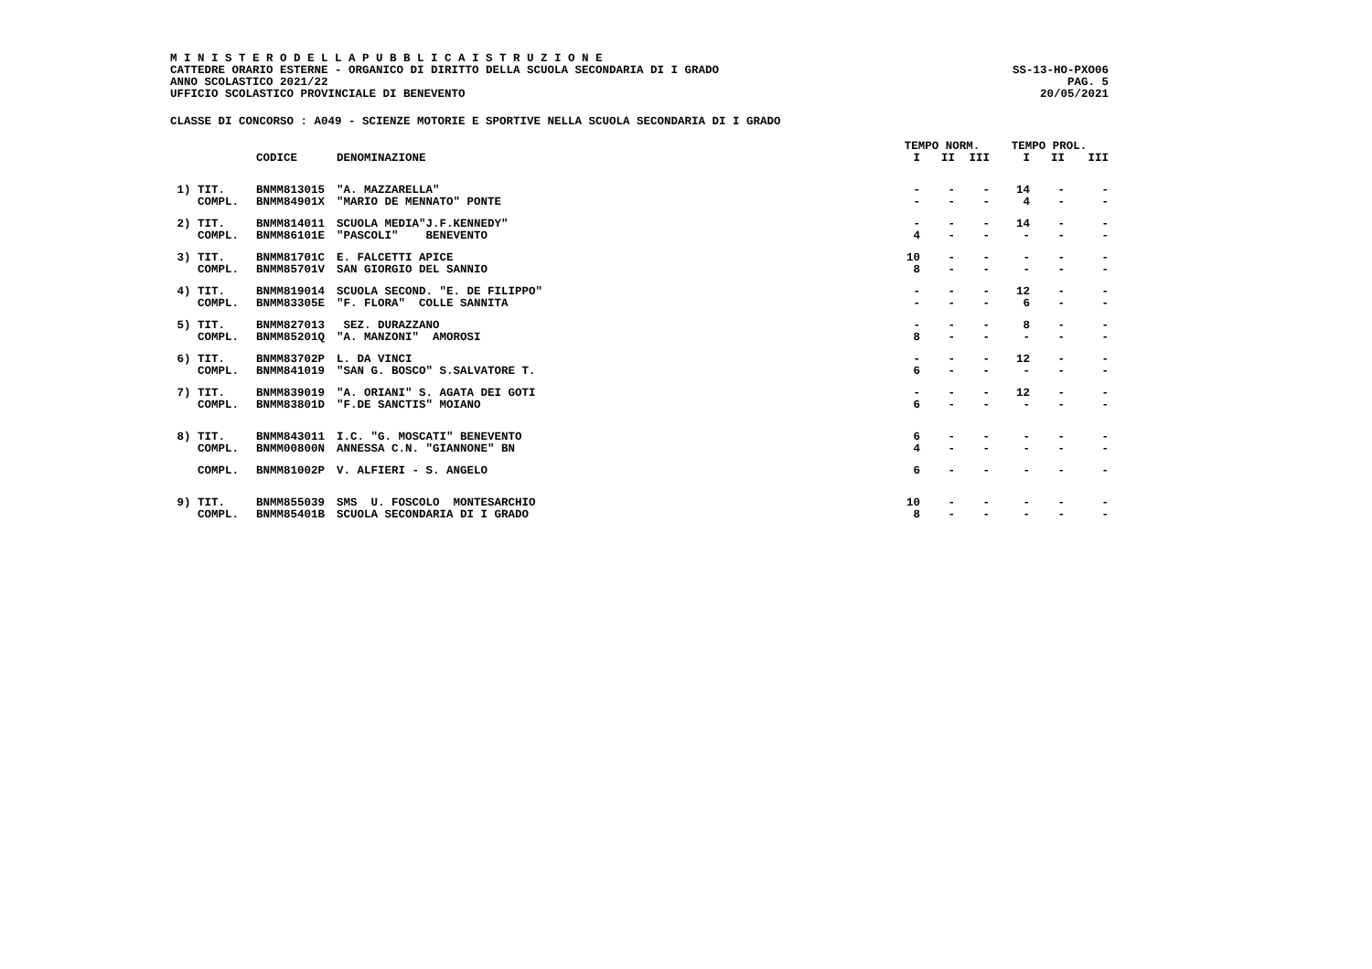M I N I S T E R O D E L L A P U B B L I C A I S T R U Z I O N E
CATTEDRE ORARIO ESTERNE - ORGANICO DI DIRITTO DELLA SCUOLA SECONDARIA DI I GRADO
ANNO SCOLASTICO 2021/22
UFFICIO SCOLASTICO PROVINCIALE DI BENEVENTO
SS-13-HO-PXO06
PAG. 5
20/05/2021
CLASSE DI CONCORSO : A049 - SCIENZE MOTORIE E SPORTIVE NELLA SCUOLA SECONDARIA DI I GRADO
| | | | TEMPO NORM. | | | TEMPO PROL. | | |
| --- | --- | --- | --- | --- | --- | --- | --- | --- |
| | CODICE | DENOMINAZIONE | I | II | III | I | II | III |
| 1) TIT. | BNMM813015 | "A. MAZZARELLA" | - | - | - | 14 | - | - |
| COMPL. | BNMM84901X | "MARIO DE MENNATO" PONTE | - | - | - | 4 | - | - |
| 2) TIT. | BNMM814011 | SCUOLA MEDIA"J.F.KENNEDY" | - | - | - | 14 | - | - |
| COMPL. | BNMM86101E | "PASCOLI" BENEVENTO | 4 | - | - | - | - | - |
| 3) TIT. | BNMM81701C | E. FALCETTI APICE | 10 | - | - | - | - | - |
| COMPL. | BNMM85701V | SAN GIORGIO DEL SANNIO | 8 | - | - | - | - | - |
| 4) TIT. | BNMM819014 | SCUOLA SECOND. "E. DE FILIPPO" | - | - | - | 12 | - | - |
| COMPL. | BNMM83305E | "F. FLORA" COLLE SANNITA | - | - | - | 6 | - | - |
| 5) TIT. | BNMM827013 | SEZ. DURAZZANO | - | - | - | 8 | - | - |
| COMPL. | BNMM85201Q | "A. MANZONI" AMOROSI | 8 | - | - | - | - | - |
| 6) TIT. | BNMM83702P | L. DA VINCI | - | - | - | 12 | - | - |
| COMPL. | BNMM841019 | "SAN G. BOSCO" S.SALVATORE T. | 6 | - | - | - | - | - |
| 7) TIT. | BNMM839019 | "A. ORIANI" S. AGATA DEI GOTI | - | - | - | 12 | - | - |
| COMPL. | BNMM83801D | "F.DE SANCTIS" MOIANO | 6 | - | - | - | - | - |
| 8) TIT. | BNMM843011 | I.C. "G. MOSCATI" BENEVENTO | 6 | - | - | - | - | - |
| COMPL. | BNMM00800N | ANNESSA C.N. "GIANNONE" BN | 4 | - | - | - | - | - |
| COMPL. | BNMM81002P | V. ALFIERI - S. ANGELO | 6 | - | - | - | - | - |
| 9) TIT. | BNMM855039 | SMS U. FOSCOLO MONTESARCHIO | 10 | - | - | - | - | - |
| COMPL. | BNMM85401B | SCUOLA SECONDARIA DI I GRADO | 8 | - | - | - | - | - |